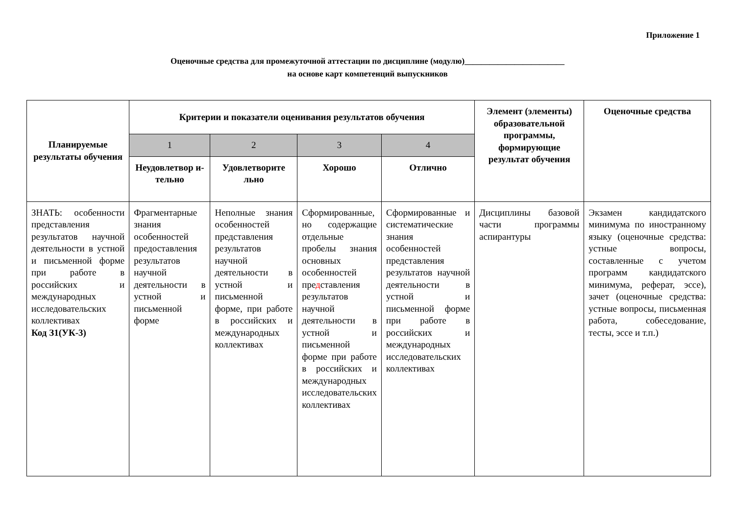Приложение 1
Оценочные средства для промежуточной аттестации по дисциплине (модулю)________________________
на основе карт компетенций выпускников
| Планируемые результаты обучения | Критерии и показатели оценивания результатов обучения | | | | Элемент (элементы) образовательной программы, формирующие результат обучения | Оценочные средства |
| --- | --- | --- | --- | --- | --- | --- |
| | 1 | 2 | 3 | 4 | | |
| | Неудовлетвор и-тельно | Удовлетворите льно | Хорошо | Отлично | | |
| ЗНАТЬ: особенности представления результатов научной деятельности в устной и письменной форме при работе в российских и международных исследовательских коллективах Код З1(УК-3) | Фрагментарные знания особенностей предоставления результатов научной деятельности в устной и письменной форме | Неполные знания особенностей представления результатов научной деятельности в устной и письменной форме, при работе в российских и международных коллективах | Сформированные, но содержащие отдельные пробелы знания основных особенностей пре д ставления результатов научной деятельности в устной и письменной форме при работе в российских и международных исследовательских коллективах | Сформированные и систематические знания особенностей представления результатов научной деятельности в устной и письменной форме при работе в российских и международных исследовательских коллективах | Дисциплины базовой части программы аспирантуры | Экзамен кандидатского минимума по иностранному языку (оценочные средства: устные вопросы, составленные с учетом программ кандидатского минимума, реферат, эссе), зачет (оценочные средства: устные вопросы, письменная работа, собеседование, тесты, эссе и т.п.) |